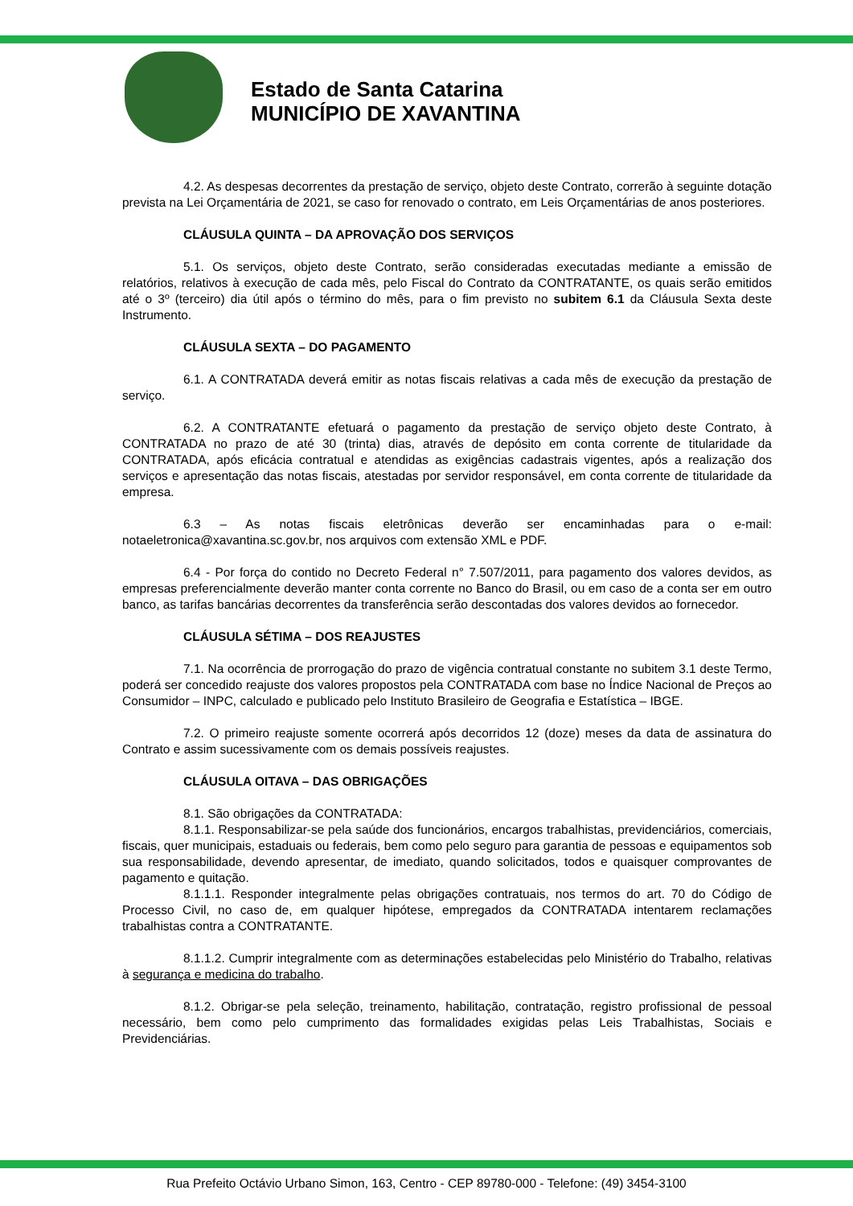Estado de Santa Catarina
MUNICÍPIO DE XAVANTINA
4.2. As despesas decorrentes da prestação de serviço, objeto deste Contrato, correrão à seguinte dotação prevista na Lei Orçamentária de 2021, se caso for renovado o contrato, em Leis Orçamentárias de anos posteriores.
CLÁUSULA QUINTA – DA APROVAÇÃO DOS SERVIÇOS
5.1. Os serviços, objeto deste Contrato, serão consideradas executadas mediante a emissão de relatórios, relativos à execução de cada mês, pelo Fiscal do Contrato da CONTRATANTE, os quais serão emitidos até o 3º (terceiro) dia útil após o término do mês, para o fim previsto no subitem 6.1 da Cláusula Sexta deste Instrumento.
CLÁUSULA SEXTA – DO PAGAMENTO
6.1. A CONTRATADA deverá emitir as notas fiscais relativas a cada mês de execução da prestação de serviço.
6.2. A CONTRATANTE efetuará o pagamento da prestação de serviço objeto deste Contrato, à CONTRATADA no prazo de até 30 (trinta) dias, através de depósito em conta corrente de titularidade da CONTRATADA, após eficácia contratual e atendidas as exigências cadastrais vigentes, após a realização dos serviços e apresentação das notas fiscais, atestadas por servidor responsável, em conta corrente de titularidade da empresa.
6.3 – As notas fiscais eletrônicas deverão ser encaminhadas para o e-mail: notaeletronica@xavantina.sc.gov.br, nos arquivos com extensão XML e PDF.
6.4 - Por força do contido no Decreto Federal n° 7.507/2011, para pagamento dos valores devidos, as empresas preferencialmente deverão manter conta corrente no Banco do Brasil, ou em caso de a conta ser em outro banco, as tarifas bancárias decorrentes da transferência serão descontadas dos valores devidos ao fornecedor.
CLÁUSULA SÉTIMA – DOS REAJUSTES
7.1. Na ocorrência de prorrogação do prazo de vigência contratual constante no subitem 3.1 deste Termo, poderá ser concedido reajuste dos valores propostos pela CONTRATADA com base no Índice Nacional de Preços ao Consumidor – INPC, calculado e publicado pelo Instituto Brasileiro de Geografia e Estatística – IBGE.
7.2. O primeiro reajuste somente ocorrerá após decorridos 12 (doze) meses da data de assinatura do Contrato e assim sucessivamente com os demais possíveis reajustes.
CLÁUSULA OITAVA – DAS OBRIGAÇÕES
8.1. São obrigações da CONTRATADA:
8.1.1. Responsabilizar-se pela saúde dos funcionários, encargos trabalhistas, previdenciários, comerciais, fiscais, quer municipais, estaduais ou federais, bem como pelo seguro para garantia de pessoas e equipamentos sob sua responsabilidade, devendo apresentar, de imediato, quando solicitados, todos e quaisquer comprovantes de pagamento e quitação.
8.1.1.1. Responder integralmente pelas obrigações contratuais, nos termos do art. 70 do Código de Processo Civil, no caso de, em qualquer hipótese, empregados da CONTRATADA intentarem reclamações trabalhistas contra a CONTRATANTE.
8.1.1.2. Cumprir integralmente com as determinações estabelecidas pelo Ministério do Trabalho, relativas à segurança e medicina do trabalho.
8.1.2. Obrigar-se pela seleção, treinamento, habilitação, contratação, registro profissional de pessoal necessário, bem como pelo cumprimento das formalidades exigidas pelas Leis Trabalhistas, Sociais e Previdenciárias.
Rua Prefeito Octávio Urbano Simon, 163, Centro - CEP 89780-000 - Telefone: (49) 3454-3100